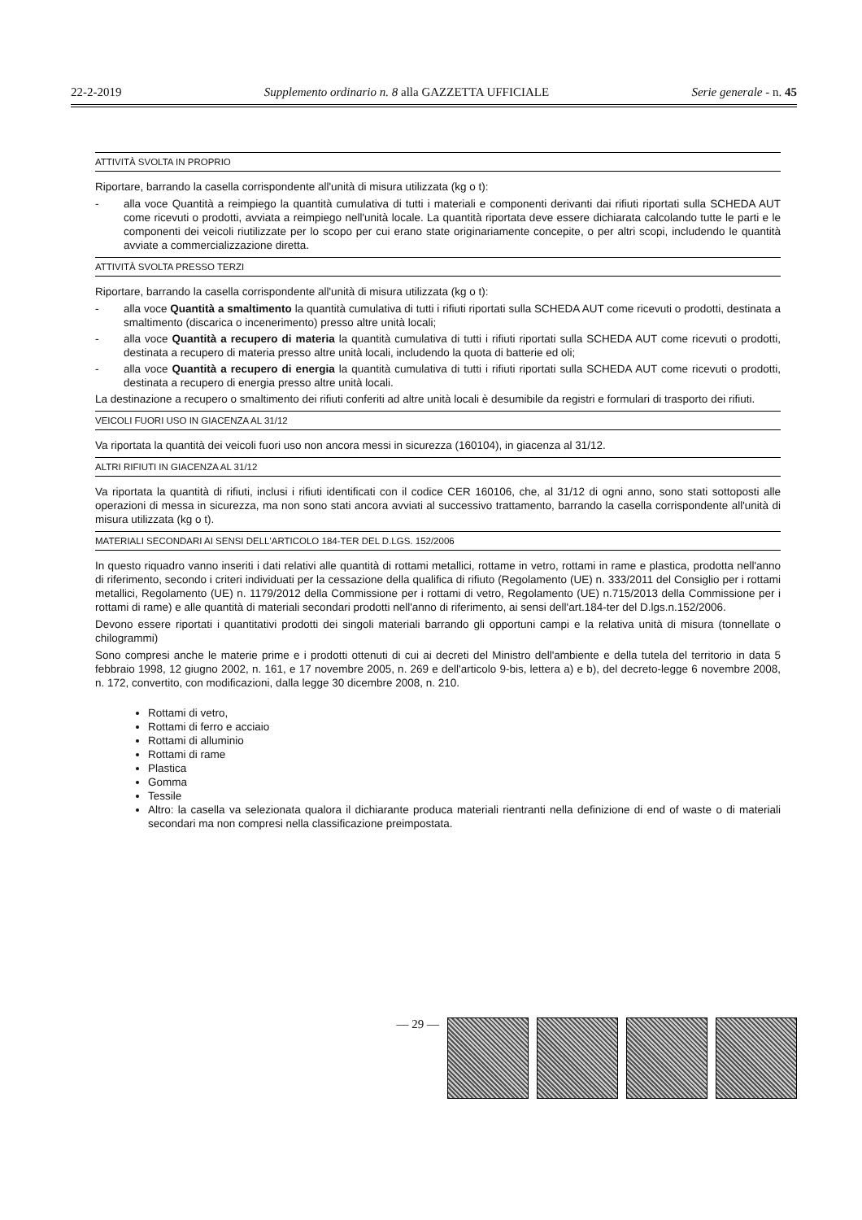22-2-2019 Supplemento ordinario n. 8 alla GAZZETTA UFFICIALE Serie generale - n. 45
ATTIVITÀ SVOLTA IN PROPRIO
Riportare, barrando la casella corrispondente all'unità di misura utilizzata (kg o t):
- alla voce Quantità a reimpiego la quantità cumulativa di tutti i materiali e componenti derivanti dai rifiuti riportati sulla SCHEDA AUT come ricevuti o prodotti, avviata a reimpiego nell'unità locale. La quantità riportata deve essere dichiarata calcolando tutte le parti e le componenti dei veicoli riutilizzate per lo scopo per cui erano state originariamente concepite, o per altri scopi, includendo le quantità avviate a commercializzazione diretta.
ATTIVITÀ SVOLTA PRESSO TERZI
Riportare, barrando la casella corrispondente all'unità di misura utilizzata (kg o t):
- alla voce Quantità a smaltimento la quantità cumulativa di tutti i rifiuti riportati sulla SCHEDA AUT come ricevuti o prodotti, destinata a smaltimento (discarica o incenerimento) presso altre unità locali;
- alla voce Quantità a recupero di materia la quantità cumulativa di tutti i rifiuti riportati sulla SCHEDA AUT come ricevuti o prodotti, destinata a recupero di materia presso altre unità locali, includendo la quota di batterie ed oli;
- alla voce Quantità a recupero di energia la quantità cumulativa di tutti i rifiuti riportati sulla SCHEDA AUT come ricevuti o prodotti, destinata a recupero di energia presso altre unità locali.
La destinazione a recupero o smaltimento dei rifiuti conferiti ad altre unità locali è desumibile da registri e formulari di trasporto dei rifiuti.
VEICOLI FUORI USO IN GIACENZA AL 31/12
Va riportata la quantità dei veicoli fuori uso non ancora messi in sicurezza (160104), in giacenza al 31/12.
ALTRI RIFIUTI IN GIACENZA AL 31/12
Va riportata la quantità di rifiuti, inclusi i rifiuti identificati con il codice CER 160106, che, al 31/12 di ogni anno, sono stati sottoposti alle operazioni di messa in sicurezza, ma non sono stati ancora avviati al successivo trattamento, barrando la casella corrispondente all'unità di misura utilizzata (kg o t).
MATERIALI SECONDARI AI SENSI DELL'ARTICOLO 184-TER DEL D.LGS. 152/2006
In questo riquadro vanno inseriti i dati relativi alle quantità di rottami metallici, rottame in vetro, rottami in rame e plastica, prodotta nell'anno di riferimento, secondo i criteri individuati per la cessazione della qualifica di rifiuto (Regolamento (UE) n. 333/2011 del Consiglio per i rottami metallici, Regolamento (UE) n. 1179/2012 della Commissione per i rottami di vetro, Regolamento (UE) n.715/2013 della Commissione per i rottami di rame) e alle quantità di materiali secondari prodotti nell'anno di riferimento, ai sensi dell'art.184-ter del D.lgs.n.152/2006.
Devono essere riportati i quantitativi prodotti dei singoli materiali barrando gli opportuni campi e la relativa unità di misura (tonnellate o chilogrammi)
Sono compresi anche le materie prime e i prodotti ottenuti di cui ai decreti del Ministro dell'ambiente e della tutela del territorio in data 5 febbraio 1998, 12 giugno 2002, n. 161, e 17 novembre 2005, n. 269 e dell'articolo 9-bis, lettera a) e b), del decreto-legge 6 novembre 2008, n. 172, convertito, con modificazioni, dalla legge 30 dicembre 2008, n. 210.
Rottami di vetro,
Rottami di ferro e acciaio
Rottami di alluminio
Rottami di rame
Plastica
Gomma
Tessile
Altro: la casella va selezionata qualora il dichiarante produca materiali rientranti nella definizione di end of waste o di materiali secondari ma non compresi nella classificazione preimpostata.
— 29 —